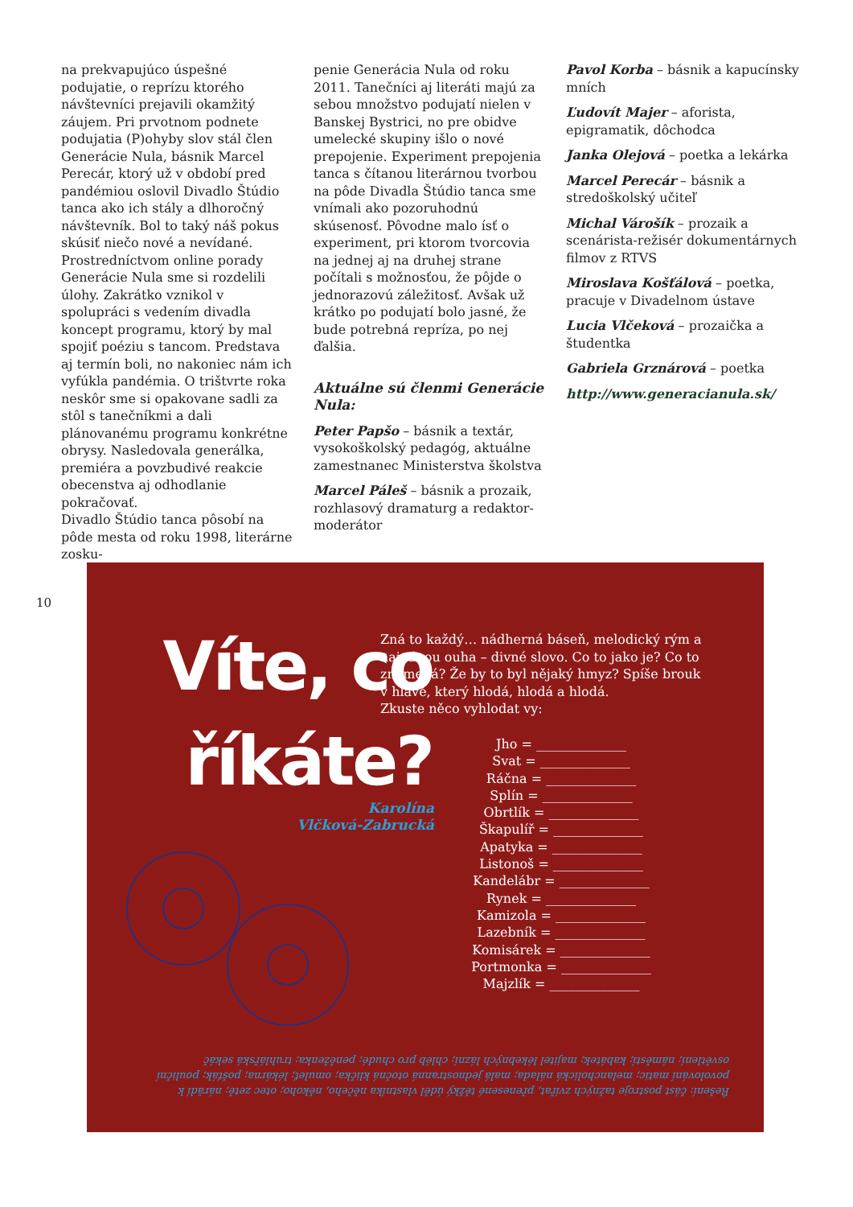na prekvapujúco úspešné podujatie, o reprízu ktorého návštevníci prejavili okamžitý záujem. Pri prvotnom podnete podujatia (P)ohyby slov stál člen Generácie Nula, básnik Marcel Perecár, ktorý už v období pred pandémiou oslovil Divadlo Štúdio tanca ako ich stály a dlhoročný návštevník. Bol to taký náš pokus skúsiť niečo nové a nevídané. Prostredníctvom online porady Generácie Nula sme si rozdelili úlohy. Zakrátko vznikol v spolupráci s vedením divadla koncept programu, ktorý by mal spojiť poéziu s tancom. Predstava aj termín boli, no nakoniec nám ich vyfúkla pandémia. O trištvrte roka neskôr sme si opakovane sadli za stôl s tanečníkmi a dali plánovanému programu konkrétne obrysy. Nasledovala generálka, premiéra a povzbudivé reakcie obecenstva aj odhodlanie pokračovať.
Divadlo Štúdio tanca pôsobí na pôde mesta od roku 1998, literárne zosku-
penie Generácia Nula od roku 2011. Tanečníci aj literáti majú za sebou množstvo podujatí nielen v Banskej Bystrici, no pre obidve umelecké skupiny išlo o nové prepojenie. Experiment prepojenia tanca s čítanou literárnou tvorbou na pôde Divadla Štúdio tanca sme vnímali ako pozoruhodnú skúsenosť. Pôvodne malo ísť o experiment, pri ktorom tvorcovia na jednej aj na druhej strane počítali s možnosťou, že pôjde o jednorazovú záležitosť. Avšak už krátko po podujatí bolo jasné, že bude potrebná repríza, po nej ďalšia.
Aktuálne sú členmi Generácie Nula:
Peter Papšo – básnik a textár, vysokoškolský pedagóg, aktuálne zamestnanec Ministerstva školstva
Marcel Páleš – básnik a prozaik, rozhlasový dramaturg a redaktor-moderátor
Pavol Korba – básnik a kapucínsky mních
Ľudovít Majer – aforista, epigramatik, dôchodca
Janka Olejová – poetka a lekárka
Marcel Perecár – básnik a stredoškolský učiteľ
Michal Várošík – prozaik a scenárista-režisér dokumentárnych filmov z RTVS
Miroslava Košťálová – poetka, pracuje v Divadelnom ústave
Lucia Vlčeková – prozaička a študentka
Gabriela Grznárová – poetka
http://www.generacianula.sk/
10
Víte, co říkáte?
Karolína
Vlčková-Zabrucká
Zná to každý… nádherná báseň, melodický rým a najednou ouha – divné slovo. Co to jako je? Co to znamená? Že by to byl nějaký hmyz? Spíše brouk v hlavě, který hlodá, hlodá a hlodá.
Zkuste něco vyhlodat vy:
Jho = ______________
Svat = ______________
Ráčna = ______________
Splín = ______________
Obrtlík = ______________
Škapulíř = ______________
Apatyka = ______________
Listonoš = ______________
Kandelábr = ______________
Rynek = ______________
Kamizola = ______________
Lazebník = ______________
Komisárek = ______________
Portmonka = ______________
Majzlík = ______________
Řešení: část postroje tažných zvířat, přenesené těžký úděl vlastníka něčeho, někoho; otec zetě; nárădí k povolování matic; melancholická nálada; malá jednostranná otočná klička; omuleť; lékárna; pošťák; pouliční osvětlení; náměstí; kabátek; majitel lékebných lázní; chléb pro chudé; peněženka; truhlářská sekáč